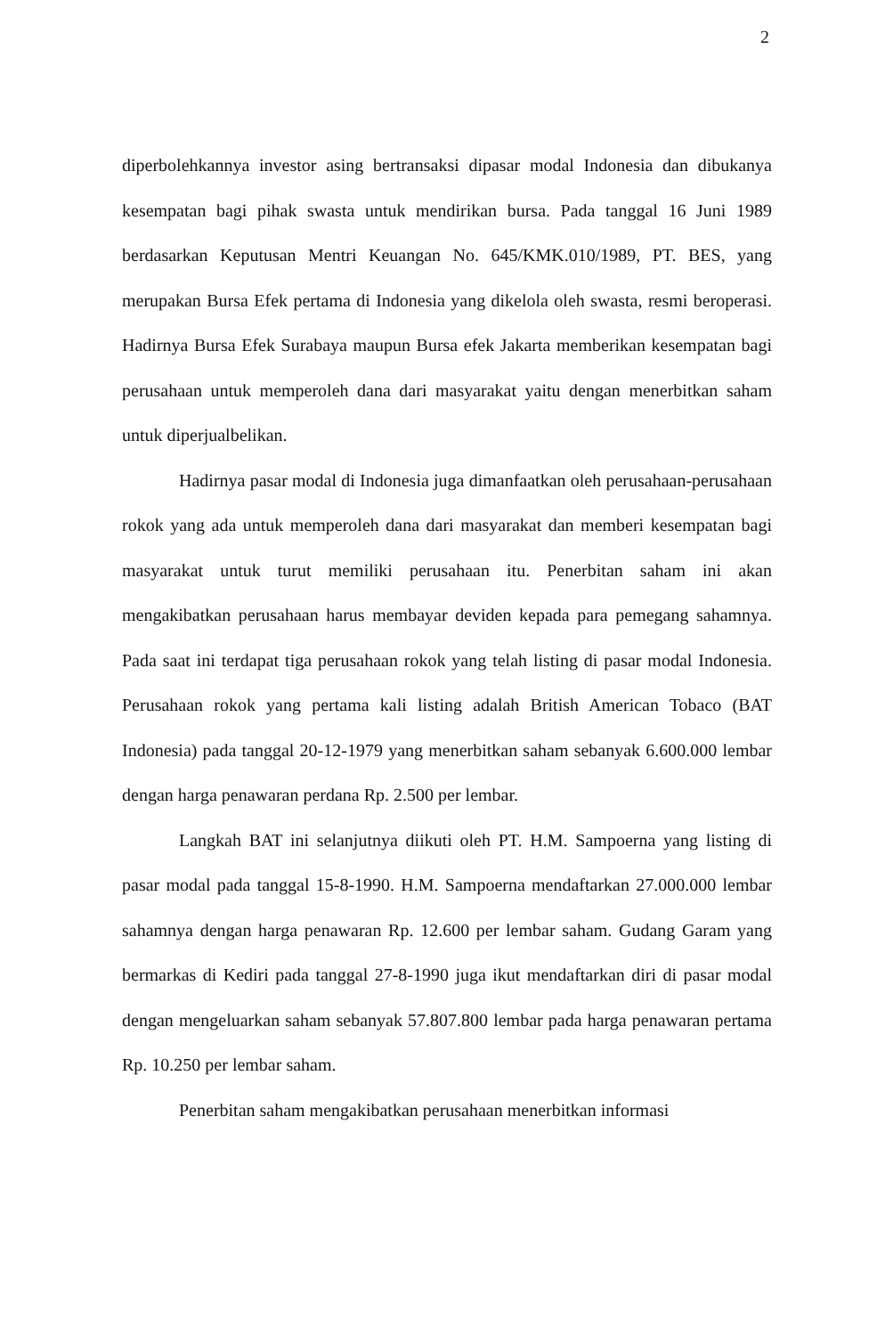2
diperbolehkannya investor asing bertransaksi dipasar modal Indonesia dan dibukanya kesempatan bagi pihak swasta untuk mendirikan bursa. Pada tanggal 16 Juni 1989 berdasarkan Keputusan Mentri Keuangan No. 645/KMK.010/1989, PT. BES, yang merupakan Bursa Efek pertama di Indonesia yang dikelola oleh swasta, resmi beroperasi. Hadirnya Bursa Efek Surabaya maupun Bursa efek Jakarta memberikan kesempatan bagi perusahaan untuk memperoleh dana dari masyarakat yaitu dengan menerbitkan saham untuk diperjualbelikan.
Hadirnya pasar modal di Indonesia juga dimanfaatkan oleh perusahaan-perusahaan rokok yang ada untuk memperoleh dana dari masyarakat dan memberi kesempatan bagi masyarakat untuk turut memiliki perusahaan itu. Penerbitan saham ini akan mengakibatkan perusahaan harus membayar deviden kepada para pemegang sahamnya. Pada saat ini terdapat tiga perusahaan rokok yang telah listing di pasar modal Indonesia. Perusahaan rokok yang pertama kali listing adalah British American Tobaco (BAT Indonesia) pada tanggal 20-12-1979 yang menerbitkan saham sebanyak 6.600.000 lembar dengan harga penawaran perdana Rp. 2.500 per lembar.
Langkah BAT ini selanjutnya diikuti oleh PT. H.M. Sampoerna yang listing di pasar modal pada tanggal 15-8-1990. H.M. Sampoerna mendaftarkan 27.000.000 lembar sahamnya dengan harga penawaran Rp. 12.600 per lembar saham. Gudang Garam yang bermarkas di Kediri pada tanggal 27-8-1990 juga ikut mendaftarkan diri di pasar modal dengan mengeluarkan saham sebanyak 57.807.800 lembar pada harga penawaran pertama Rp. 10.250 per lembar saham.
Penerbitan saham mengakibatkan perusahaan menerbitkan informasi